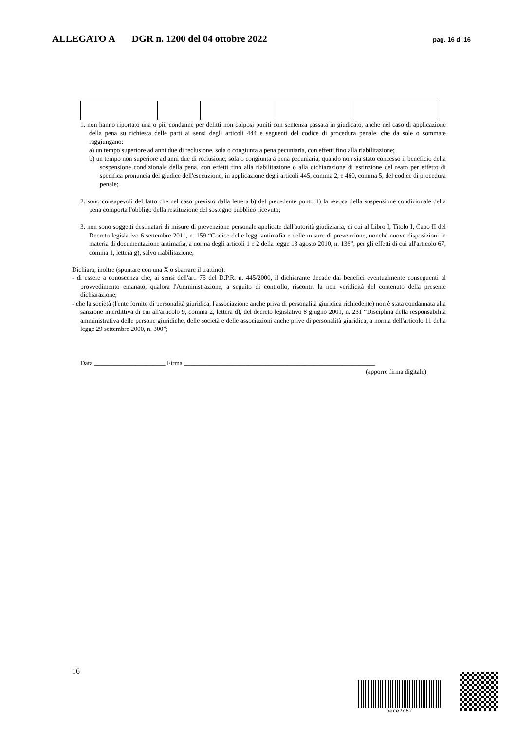ALLEGATO A DGR n. 1200 del 04 ottobre 2022
pag. 16 di 16
1. non hanno riportato una o più condanne per delitti non colposi puniti con sentenza passata in giudicato, anche nel caso di applicazione della pena su richiesta delle parti ai sensi degli articoli 444 e seguenti del codice di procedura penale, che da sole o sommate raggiungano:
a) un tempo superiore ad anni due di reclusione, sola o congiunta a pena pecuniaria, con effetti fino alla riabilitazione;
b) un tempo non superiore ad anni due di reclusione, sola o congiunta a pena pecuniaria, quando non sia stato concesso il beneficio della sospensione condizionale della pena, con effetti fino alla riabilitazione o alla dichiarazione di estinzione del reato per effetto di specifica pronuncia del giudice dell'esecuzione, in applicazione degli articoli 445, comma 2, e 460, comma 5, del codice di procedura penale;
2. sono consapevoli del fatto che nel caso previsto dalla lettera b) del precedente punto 1) la revoca della sospensione condizionale della pena comporta l'obbligo della restituzione del sostegno pubblico ricevuto;
3. non sono soggetti destinatari di misure di prevenzione personale applicate dall'autorità giudiziaria, di cui al Libro I, Titolo I, Capo II del Decreto legislativo 6 settembre 2011, n. 159 “Codice delle leggi antimafia e delle misure di prevenzione, nonché nuove disposizioni in materia di documentazione antimafia, a norma degli articoli 1 e 2 della legge 13 agosto 2010, n. 136”, per gli effetti di cui all'articolo 67, comma 1, lettera g), salvo riabilitazione;
Dichiara, inoltre (spuntare con una X o sbarrare il trattino):
- di essere a conoscenza che, ai sensi dell'art. 75 del D.P.R. n. 445/2000, il dichiarante decade dai benefici eventualmente conseguenti al provvedimento emanato, qualora l'Amministrazione, a seguito di controllo, riscontri la non veridicità del contenuto della presente dichiarazione;
- che la società (l'ente fornito di personalità giuridica, l'associazione anche priva di personalità giuridica richiedente) non è stata condannata alla sanzione interdittiva di cui all'articolo 9, comma 2, lettera d), del decreto legislativo 8 giugno 2001, n. 231 “Disciplina della responsabilità amministrativa delle persone giuridiche, delle società e delle associazioni anche prive di personalità giuridica, a norma dell'articolo 11 della legge 29 settembre 2000, n. 300”;
Data ______________________ Firma ___________________________________________________________
(apporre firma digitale)
16
bece7c62